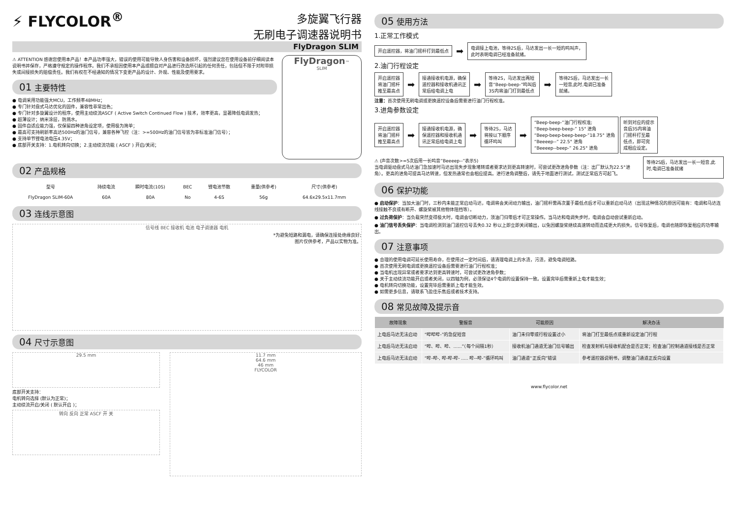⚡ FLYCOLOR<sup>®</sup>
多旋翼飞行器
无刷电子调速器说明书
FlyDragon SLIM
⚠ ATTENTION 感谢您使用本产品！本产品功率强大，错误的使用可能导致人身伤害和设备损坏，强烈建议您在使用设备前仔细阅读本说明书并保存，严格遵守规定的操作程序。我们不承担因使用本产品或擅自对产品进行改造所引起的任何责任，包括但不限于对附带损失或间接损失的赔偿责任。我们有权在不经通知的情况下变更产品的设计、外观、性能及使用要求。
01 主要特性
● 电调采用功能强大MCU，工作频率48MHz；
● 专门针对盘式马达优化的固件，兼容性非常出色；
● 专门针对多旋翼设计的程序，使用主动续流ASCF ( Active Switch Continued Flow ) 技术，效率更高，显著降低电调发热；
● 超薄设计；纳米涂层，防溅水。
● 固件自适应能力强，仅保留四种进角设定项，使用极为简单；
● 最高可支持刷新率高达500Hz的油门信号，兼容各种飞控（注：>=500Hz的油门信号皆为非标准油门信号）；
● 支持单节锂电池电压4.35V；
● 底部开关支持：1.电机转向切换；2.主动续流功能 ( ASCF ) 开启/关闭；
FlyDragon™
SLIM
02 产品规格
| 型号 | 持续电流 | 瞬时电流(10S) | BEC | 锂电池节数 | 重量(供参考) | 尺寸(供参考) |
| --- | --- | --- | --- | --- | --- | --- |
| FlyDragon SLIM-60A | 60A | 80A | No | 4-6S | 56g | 64.6x29.5x11.7mm |
03 连线示意图
信号线 BEC 接收机 电池 电子调速器 电机
*为避免短路和漏电，请确保连接处绝缘良好;
图片仅供参考，产品以实物为准。
04 尺寸示意图
29.5 mm
底部开关支持：
电机转向选择 (默认为正常)；
主动续流开启/关闭 ( 默认开启 )；
转向 反向 正常 ASCF 开 关
11.7 mm
64.6 mm
46 mm
FLYCOLOR
05 使用方法
1.正常工作模式
开启遥控器，将油门摇杆打到最低点 ➡ 电调接上电池，等待2S后，马达发出一长一短的鸣叫声，
此时表明电调已经准备就绪。
2.油门行程设定
开启遥控器
将油门摇杆
推至最高点 ➡ 接通接收机电源，确保
遥控器和接收机通讯正
常后给电调上电 ➡ 等待2S，马达发出两短
音“Beep-beep-”鸣叫后
3S内将油门打到最低点 ➡ 等待2S后，马达发出一长
一短音,此时,电调已准备
就绪。
注意：首次使用无刷电调或更换遥控设备后需要进行油门行程校准。
3.进角参数设定
开启遥控器
将油门摇杆
推至最高点 ➡ 接通接收机电源，确
保遥控器和接收机通
讯正常后给电调上电 ➡ 等待2S，马达
将按以下顺序
循环鸣叫 ➡ “Beep-beep-”油门行程校准;
“Beep-beep-beep-” 15° 进角
“Beep-beep-beep-beep-”18.75° 进角
“Beeeep--” 22.5° 进角
“Beeeep--beep-” 26.25° 进角 听到对应的提示
音后3S内将油
门摇杆打至最
低点，即可完
成相应设定。
⚠ (声音次数>=5次后用一长鸣音”Beeeep--”表示5)
当电调驱动盘式马达油门急加速时马达出现失步现象堵转或者要求达到更高转速时，可尝试更改进角参数（注：出厂默认为22.5°进角）。更高的进角可提高马达转速，但发热通常也会相应提高。进行进角调整后，请先于地面进行测试，测试正常后方可起飞。
等待2S后，马达发出一长一短音,此时,电调已准备就绪
06 保护功能
● 启动保护：当加大油门时，三秒内未能正常启动马达，电调将会关闭动力输出，油门摇杆需再次置于最低点后才可以重新启动马达（出现这种情况的原因可能有：电调和马达连线接触不良或有断开、螺旋桨被其他物体阻挡等）。
● 过负荷保护：当负载突然变得极大时，电调会切断动力，须油门归零后才可正常操作。当马达和电调失步时，电调会自动尝试重新启动。
● 油门信号丢失保护：当电调检测到油门遥控信号丢失0.32 秒以上即立即关闭输出，以免因螺旋桨继续高速转动而造成更大的损失。信号恢复后，电调也随即恢复相应的功率输出。
07 注意事项
● 合理的使用电调可延长使用寿命，在使用过一定时间后，请清理电调上的水渍，污渍，避免电调短路。
● 首次使用无刷电调或更换遥控设备后需要进行油门行程校准；
● 当电机出现异常或者要求达到更高转速时，可尝试更改进角参数；
● 关于主动续流功能开启或者关闭，以四轴为例，必须保证4个电调的设置保持一致。设置完毕后需重新上电才能生效；
● 电机转向切换功能，设置完毕后需重新上电才能生效。
● 如需更多信息，请联系飞盈佳乐售后或者技术支持。
08 常见故障及提示音
| 故障现象 | 警报音 | 可能原因 | 解决办法 |
| --- | --- | --- | --- |
| 上电后马达无法启动 | “哔哔哔-”的急促短音 | 油门未归零或行程设置过小 | 将油门打至最低点或重新设定油门行程 |
| 上电后马达无法启动 | “哔、哔、哔、......”（每个间隔1秒） | 接收机油门通道无油门信号输出 | 检查发射机与接收机配合是否正常；检查油门控制通道接线是否正常 |
| 上电后马达无法启动 | “哔-哔-, 哔-哔-哔- ..... 哔--哔-”循环鸣叫 | 油门通道“正反向”错误 | 参考遥控器说明书，调整油门通道正反向设置 |
www.flycolor.net